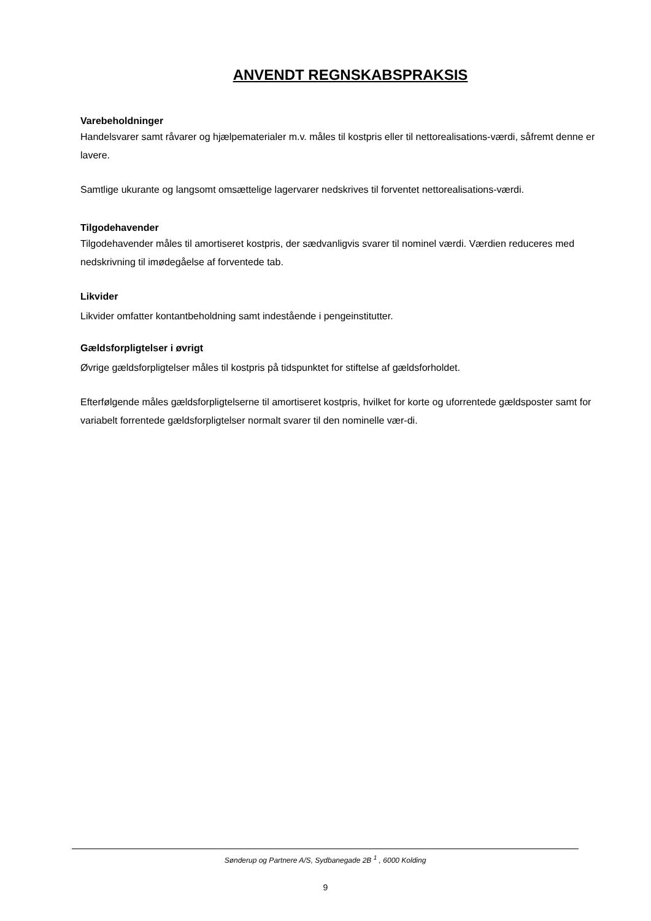ANVENDT REGNSKABSPRAKSIS
Varebeholdninger
Handelsvarer samt råvarer og hjælpematerialer m.v. måles til kostpris eller til nettorealisations-værdi, såfremt denne er lavere.
Samtlige ukurante og langsomt omsættelige lagervarer nedskrives til forventet nettorealisations-værdi.
Tilgodehavender
Tilgodehavender måles til amortiseret kostpris, der sædvanligvis svarer til nominel værdi. Værdien reduceres med nedskrivning til imødegåelse af forventede tab.
Likvider
Likvider omfatter kontantbeholdning samt indestående i pengeinstitutter.
Gældsforpligtelser i øvrigt
Øvrige gældsforpligtelser måles til kostpris på tidspunktet for stiftelse af gældsforholdet.
Efterfølgende måles gældsforpligtelserne til amortiseret kostpris, hvilket for korte og uforrentede gældsposter samt for variabelt forrentede gældsforpligtelser normalt svarer til den nominelle vær-di.
Sønderup og Partnere A/S, Sydbanegade 2B <sup>1</sup> , 6000 Kolding
9